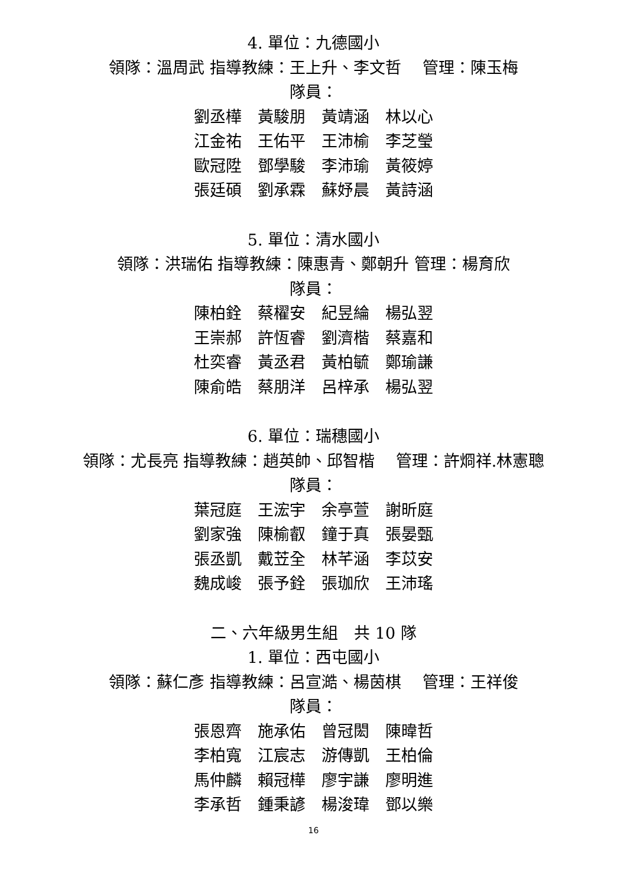4. 單位：九德國小
領隊：溫周武 指導教練：王上升、李文哲　 管理：陳玉梅
隊員：
劉丞樺　黃駿朋　黃靖涵　林以心
江金祐　王佑平　王沛榆　李芝瑩
歐冠陞　鄧學駿　李沛瑜　黃筱婷
張廷碩　劉承霖　蘇妤晨　黃詩涵
5. 單位：清水國小
領隊：洪瑞佑 指導教練：陳惠青、鄭朝升 管理：楊育欣
隊員：
陳柏銓　蔡櫂安　紀昱綸　楊弘翌
王崇郝　許恆睿　劉濟楷　蔡嘉和
杜奕睿　黃丞君　黃柏毓　鄭瑜謙
陳俞皓　蔡朋洋　呂梓承　楊弘翌
6. 單位：瑞穗國小
領隊：尤長亮 指導教練：趙英帥、邱智楷　 管理：許烱祥.林憲聰
隊員：
葉冠庭　王浤宇　余亭萱　謝昕庭
劉家強　陳榆叡　鐘于真　張晏甄
張丞凱　戴苙全　林芊涵　李苡安
魏成峻　張予銓　張珈欣　王沛瑤
二、六年級男生組　共 10 隊
1. 單位：西屯國小
領隊：蘇仁彥 指導教練：呂宣澔、楊茵棋　 管理：王祥俊
隊員：
張恩齊　施承佑　曾冠閎　陳暐哲
李柏寬　江宸志　游傳凱　王柏倫
馬仲麟　賴冠樺　廖宇謙　廖明進
李承哲　鍾秉諺　楊浚瑋　鄧以樂
16